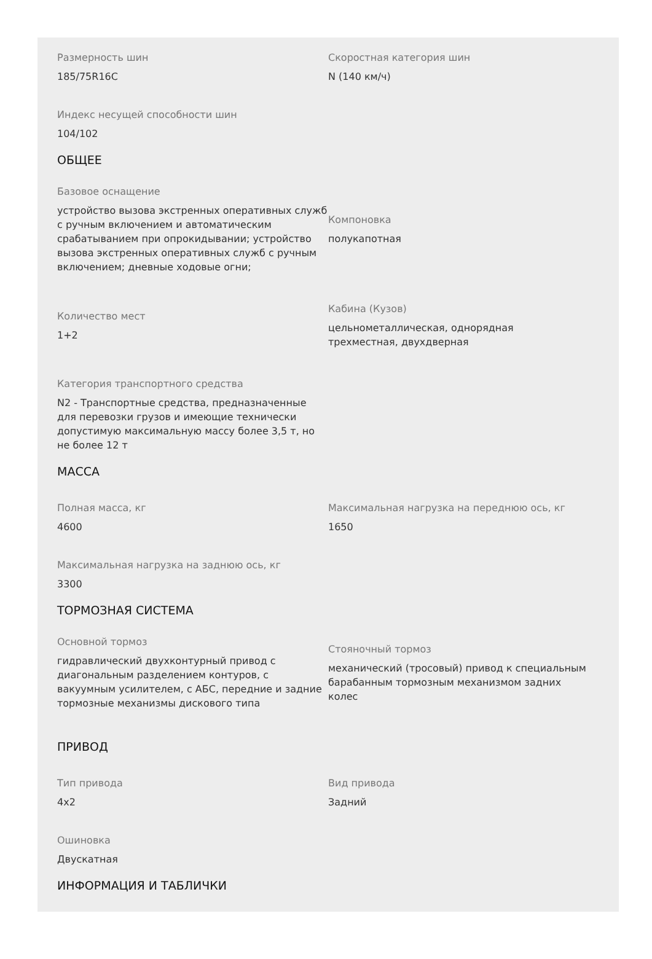Размерность шин
185/75R16C
Скоростная категория шин
N (140 км/ч)
Индекс несущей способности шин
104/102
ОБЩЕЕ
Базовое оснащение
устройство вызова экстренных оперативных служб с ручным включением и автоматическим срабатыванием при опрокидывании; устройство вызова экстренных оперативных служб с ручным включением; дневные ходовые огни;
Компоновка
полукапотная
Количество мест
1+2
Кабина (Кузов)
цельнометаллическая, однорядная трехместная, двухдверная
Категория транспортного средства
N2 - Транспортные средства, предназначенные для перевозки грузов и имеющие технически допустимую максимальную массу более 3,5 т, но не более 12 т
МАССА
Полная масса, кг
4600
Максимальная нагрузка на переднюю ось, кг
1650
Максимальная нагрузка на заднюю ось, кг
3300
ТОРМОЗНАЯ СИСТЕМА
Основной тормоз
гидравлический двухконтурный привод с диагональным разделением контуров, с вакуумным усилителем, с АБС, передние и задние тормозные механизмы дискового типа
Стояночный тормоз
механический (тросовый) привод к специальным барабанным тормозным механизмом задних колес
ПРИВОД
Тип привода
4x2
Вид привода
Задний
Ошиновка
Двускатная
ИНФОРМАЦИЯ И ТАБЛИЧКИ